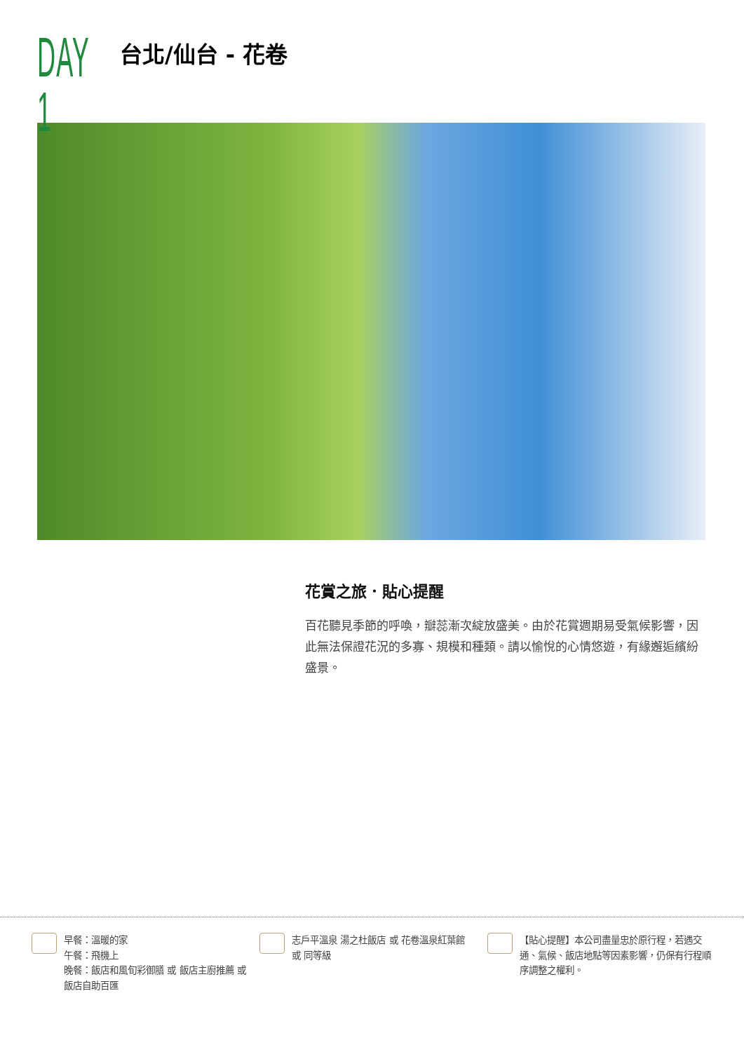DAY 1
台北/仙台 - 花卷
花賞之旅．貼心提醒
百花聽見季節的呼喚，瓣蕊漸次綻放盛美。由於花賞週期易受氣候影響，因此無法保證花況的多寡、規模和種類。請以愉悅的心情悠遊，有緣邂逅繽紛盛景。
早餐：溫暖的家
午餐：飛機上
晚餐：飯店和風旬彩御膳 或 飯店主廚推薦 或 飯店自助百匯
志戶平溫泉 湯之杜飯店 或 花卷溫泉紅葉館 或 同等級
【貼心提醒】本公司盡量忠於原行程，若遇交通、氣候、飯店地點等因素影響，仍保有行程順序調整之權利。